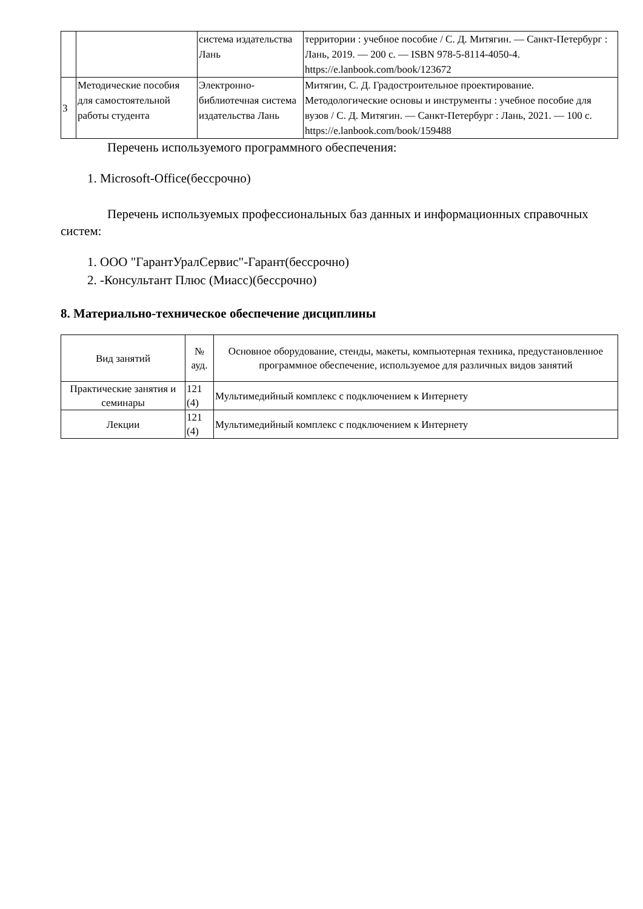| | | система издательства Лань | территории : учебное пособие / С. Д. Митягин. — Санкт-Петербург : Лань, 2019. — 200 с. — ISBN 978-5-8114-4050-4. https://e.lanbook.com/book/123672 |
| 3 | Методические пособия для самостоятельной работы студента | Электронно-библиотечная система издательства Лань | Митягин, С. Д. Градостроительное проектирование. Методологические основы и инструменты : учебное пособие для вузов / С. Д. Митягин. — Санкт-Петербург : Лань, 2021. — 100 с. https://e.lanbook.com/book/159488 |
Перечень используемого программного обеспечения:
1. Microsoft-Office(бессрочно)
Перечень используемых профессиональных баз данных и информационных справочных систем:
1. ООО "ГарантУралСервис"-Гарант(бессрочно)
2. -Консультант Плюс (Миасс)(бессрочно)
8. Материально-техническое обеспечение дисциплины
| Вид занятий | № ауд. | Основное оборудование, стенды, макеты, компьютерная техника, предустановленное программное обеспечение, используемое для различных видов занятий |
| --- | --- | --- |
| Практические занятия и семинары | 121 (4) | Мультимедийный комплекс с подключением к Интернету |
| Лекции | 121 (4) | Мультимедийный комплекс с подключением к Интернету |